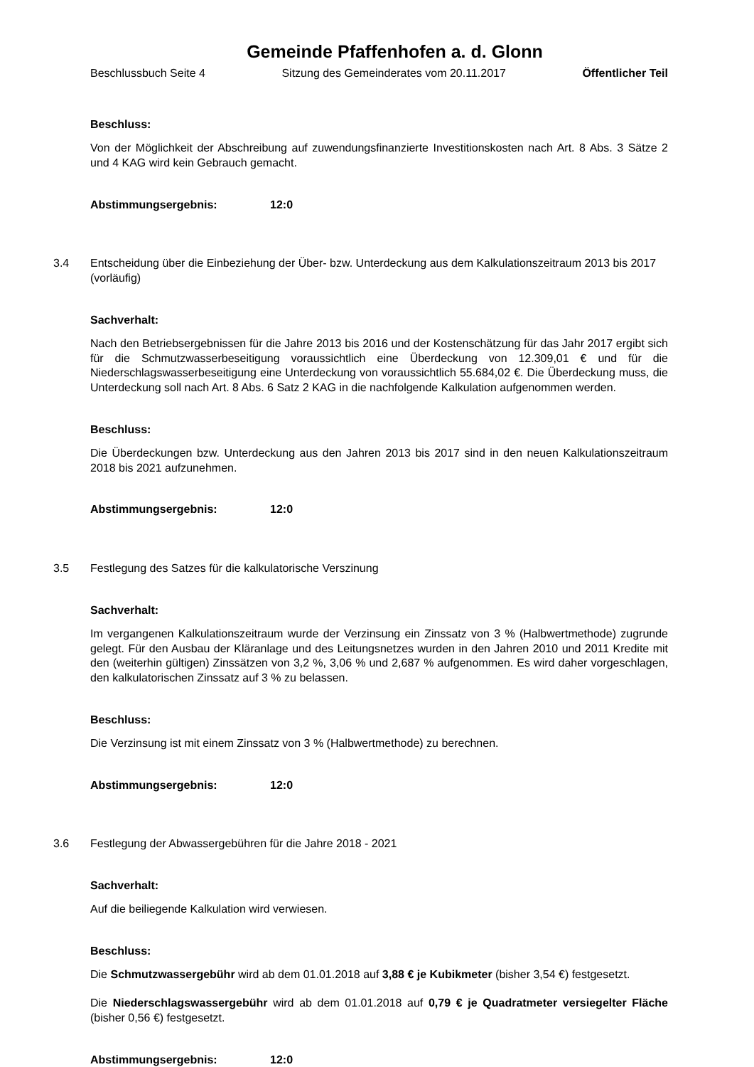Gemeinde Pfaffenhofen a. d. Glonn
Beschlussbuch Seite 4 Sitzung des Gemeinderates vom 20.11.2017 Öffentlicher Teil
Beschluss:
Von der Möglichkeit der Abschreibung auf zuwendungsfinanzierte Investitionskosten nach Art. 8 Abs. 3 Sätze 2 und 4 KAG wird kein Gebrauch gemacht.
Abstimmungsergebnis: 12:0
3.4 Entscheidung über die Einbeziehung der Über- bzw. Unterdeckung aus dem Kalkulationszeitraum 2013 bis 2017 (vorläufig)
Sachverhalt:
Nach den Betriebsergebnissen für die Jahre 2013 bis 2016 und der Kostenschätzung für das Jahr 2017 ergibt sich für die Schmutzwasserbeseitigung voraussichtlich eine Überdeckung von 12.309,01 € und für die Niederschlagswasserbeseitigung eine Unterdeckung von voraussichtlich 55.684,02 €. Die Überdeckung muss, die Unterdeckung soll nach Art. 8 Abs. 6 Satz 2 KAG in die nachfolgende Kalkulation aufgenommen werden.
Beschluss:
Die Überdeckungen bzw. Unterdeckung aus den Jahren 2013 bis 2017 sind in den neuen Kalkulationszeitraum 2018 bis 2021 aufzunehmen.
Abstimmungsergebnis: 12:0
3.5 Festlegung des Satzes für die kalkulatorische Verszinung
Sachverhalt:
Im vergangenen Kalkulationszeitraum wurde der Verzinsung ein Zinssatz von 3 % (Halbwertmethode) zugrunde gelegt. Für den Ausbau der Kläranlage und des Leitungsnetzes wurden in den Jahren 2010 und 2011 Kredite mit den (weiterhin gültigen) Zinssätzen von 3,2 %, 3,06 % und 2,687 % aufgenommen. Es wird daher vorgeschlagen, den kalkulatorischen Zinssatz auf 3 % zu belassen.
Beschluss:
Die Verzinsung ist mit einem Zinssatz von 3 % (Halbwertmethode) zu berechnen.
Abstimmungsergebnis: 12:0
3.6 Festlegung der Abwassergebühren für die Jahre 2018 - 2021
Sachverhalt:
Auf die beiliegende Kalkulation wird verwiesen.
Beschluss:
Die Schmutzwassergebühr wird ab dem 01.01.2018 auf 3,88 € je Kubikmeter (bisher 3,54 €) festgesetzt.
Die Niederschlagswassergebühr wird ab dem 01.01.2018 auf 0,79 € je Quadratmeter versiegelter Fläche (bisher 0,56 €) festgesetzt.
Abstimmungsergebnis: 12:0